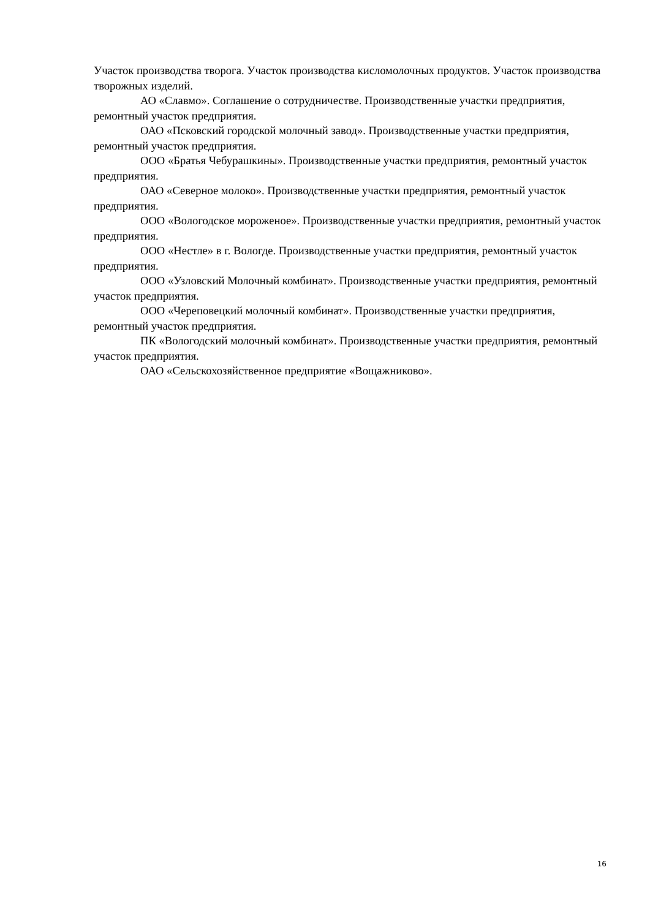Участок производства творога. Участок производства кисломолочных продуктов. Участок производства творожных изделий.
АО «Славмо». Соглашение о сотрудничестве. Производственные участки предприятия, ремонтный участок предприятия.
ОАО «Псковский городской молочный завод». Производственные участки предприятия, ремонтный участок предприятия.
ООО «Братья Чебурашкины». Производственные участки предприятия, ремонтный участок предприятия.
ОАО «Северное молоко». Производственные участки предприятия, ремонтный участок предприятия.
ООО «Вологодское мороженое». Производственные участки предприятия, ремонтный участок предприятия.
ООО «Нестле» в г. Вологде. Производственные участки предприятия, ремонтный участок предприятия.
ООО «Узловский Молочный комбинат». Производственные участки предприятия, ремонтный участок предприятия.
ООО «Череповецкий молочный комбинат». Производственные участки предприятия, ремонтный участок предприятия.
ПК «Вологодский молочный комбинат». Производственные участки предприятия, ремонтный участок предприятия.
ОАО «Сельскохозяйственное предприятие «Вощажниково».
16